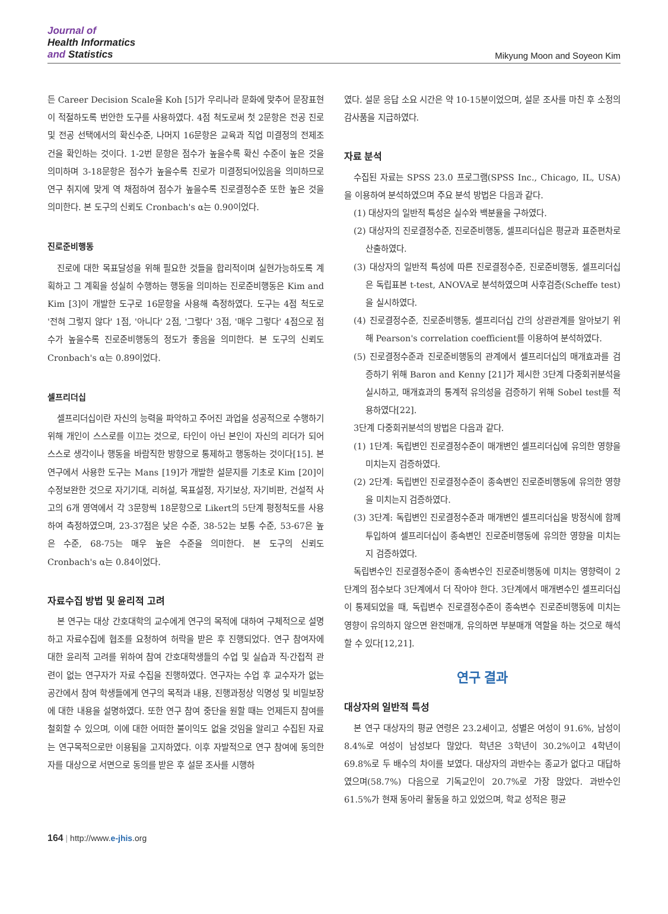Journal of
Health Informatics
and Statistics
Mikyung Moon and Soyeon Kim
든 Career Decision Scale을 Koh [5]가 우리나라 문화에 맞추어 문장표현이 적절하도록 번안한 도구를 사용하였다. 4점 척도로써 첫 2문항은 전공 진로 및 전공 선택에서의 확신수준, 나머지 16문항은 교육과 직업 미결정의 전제조건을 확인하는 것이다. 1-2번 문항은 점수가 높을수록 확신 수준이 높은 것을 의미하며 3-18문항은 점수가 높을수록 진로가 미결정되어있음을 의미하므로 연구 취지에 맞게 역 채점하여 점수가 높을수록 진로결정수준 또한 높은 것을 의미한다. 본 도구의 신뢰도 Cronbach's α는 0.90이었다.
진로준비행동
진로에 대한 목표달성을 위해 필요한 것들을 합리적이며 실현가능하도록 계획하고 그 계획을 성실히 수행하는 행동을 의미하는 진로준비행동은 Kim and Kim [3]이 개발한 도구로 16문항을 사용해 측정하였다. 도구는 4점 척도로 '전혀 그렇지 않다' 1점, '아니다' 2점, '그렇다' 3점, '매우 그렇다' 4점으로 점수가 높을수록 진로준비행동의 정도가 좋음을 의미한다. 본 도구의 신뢰도 Cronbach's α는 0.89이었다.
셀프리더십
셀프리더십이란 자신의 능력을 파악하고 주어진 과업을 성공적으로 수행하기 위해 개인이 스스로를 이끄는 것으로, 타인이 아닌 본인이 자신의 리더가 되어 스스로 생각이나 행동을 바람직한 방향으로 통제하고 행동하는 것이다[15]. 본 연구에서 사용한 도구는 Mans [19]가 개발한 설문지를 기초로 Kim [20]이 수정보완한 것으로 자기기대, 리허설, 목표설정, 자기보상, 자기비판, 건설적 사고의 6개 영역에서 각 3문항씩 18문항으로 Likert의 5단계 평정척도를 사용하여 측정하였으며, 23-37점은 낮은 수준, 38-52는 보통 수준, 53-67은 높은 수준, 68-75는 매우 높은 수준을 의미한다. 본 도구의 신뢰도 Cronbach's α는 0.84이었다.
자료수집 방법 및 윤리적 고려
본 연구는 대상 간호대학의 교수에게 연구의 목적에 대하여 구체적으로 설명하고 자료수집에 협조를 요청하여 허락을 받은 후 진행되었다. 연구 참여자에 대한 윤리적 고려를 위하여 참여 간호대학생들의 수업 및 실습과 직·간접적 관련이 없는 연구자가 자료 수집을 진행하였다. 연구자는 수업 후 교수자가 없는 공간에서 참여 학생들에게 연구의 목적과 내용, 진행과정상 익명성 및 비밀보장에 대한 내용을 설명하였다. 또한 연구 참여 중단을 원할 때는 언제든지 참여를 철회할 수 있으며, 이에 대한 어떠한 불이익도 없을 것임을 알리고 수집된 자료는 연구목적으로만 이용됨을 고지하였다. 이후 자발적으로 연구 참여에 동의한 자를 대상으로 서면으로 동의를 받은 후 설문 조사를 시행하
였다. 설문 응답 소요 시간은 약 10-15분이었으며, 설문 조사를 마친 후 소정의 감사품을 지급하였다.
자료 분석
수집된 자료는 SPSS 23.0 프로그램(SPSS Inc., Chicago, IL, USA)을 이용하여 분석하였으며 주요 분석 방법은 다음과 같다.
(1) 대상자의 일반적 특성은 실수와 백분율을 구하였다.
(2) 대상자의 진로결정수준, 진로준비행동, 셀프리더십은 평균과 표준편차로 산출하였다.
(3) 대상자의 일반적 특성에 따른 진로결정수준, 진로준비행동, 셀프리더십은 독립표본 t-test, ANOVA로 분석하였으며 사후검증(Scheffe test)을 실시하였다.
(4) 진로결정수준, 진로준비행동, 셀프리더십 간의 상관관계를 알아보기 위해 Pearson's correlation coefficient를 이용하여 분석하였다.
(5) 진로결정수준과 진로준비행동의 관계에서 셀프리더십의 매개효과를 검증하기 위해 Baron and Kenny [21]가 제시한 3단계 다중회귀분석을 실시하고, 매개효과의 통계적 유의성을 검증하기 위해 Sobel test를 적용하였다[22].
3단계 다중회귀분석의 방법은 다음과 같다.
(1) 1단계: 독립변인 진로결정수준이 매개변인 셀프리더십에 유의한 영향을 미치는지 검증하였다.
(2) 2단계: 독립변인 진로결정수준이 종속변인 진로준비행동에 유의한 영향을 미치는지 검증하였다.
(3) 3단계: 독립변인 진로결정수준과 매개변인 셀프리더십을 방정식에 함께 투입하여 셀프리더십이 종속변인 진로준비행동에 유의한 영향을 미치는지 검증하였다.
독립변수인 진로결정수준이 종속변수인 진로준비행동에 미치는 영향력이 2단계의 점수보다 3단계에서 더 작아야 한다. 3단계에서 매개변수인 셀프리더십이 통제되었을 때, 독립변수 진로결정수준이 종속변수 진로준비행동에 미치는 영향이 유의하지 않으면 완전매개, 유의하면 부분매개 역할을 하는 것으로 해석할 수 있다[12,21].
연구 결과
대상자의 일반적 특성
본 연구 대상자의 평균 연령은 23.2세이고, 성별은 여성이 91.6%, 남성이 8.4%로 여성이 남성보다 많았다. 학년은 3학년이 30.2%이고 4학년이 69.8%로 두 배수의 차이를 보였다. 대상자의 과반수는 종교가 없다고 대답하였으며(58.7%) 다음으로 기독교인이 20.7%로 가장 많았다. 과반수인 61.5%가 현재 동아리 활동을 하고 있었으며, 학교 성적은 평균
164 | http://www.e-jhis.org